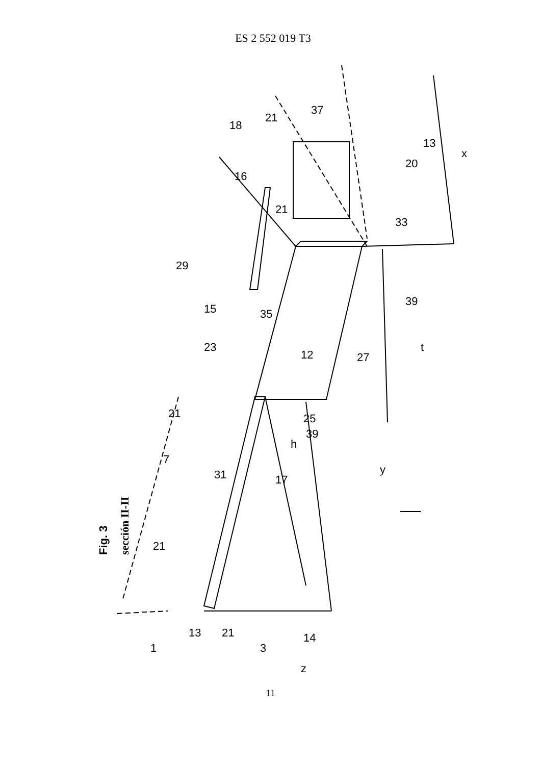ES 2 552 019 T3
Fig. 3
sección II-II
1
13
21
3
14
z
31
17
7
21
21
h
y
25
39
23
12
27
15
35
29
39
t
33
16
21
18
21
37
13
20
x
11